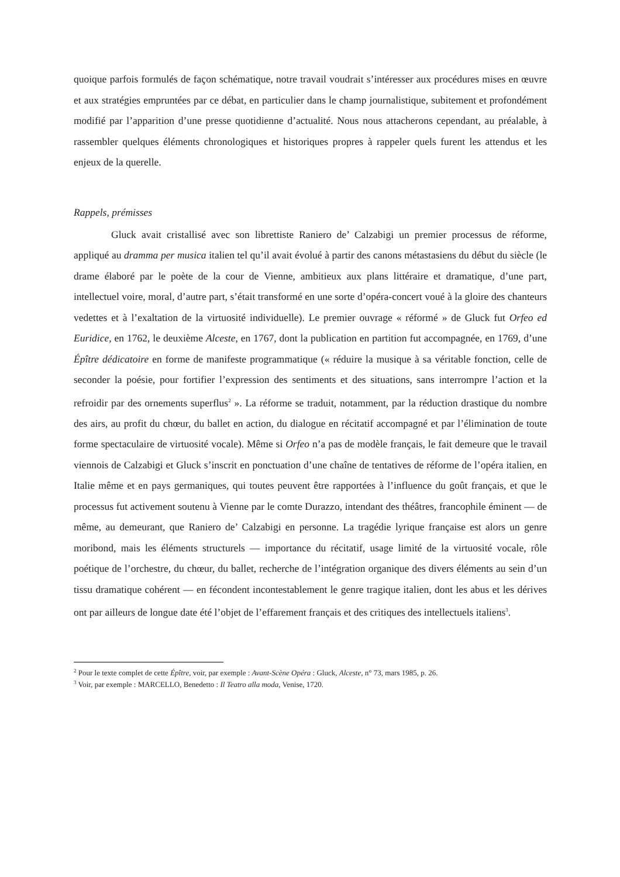quoique parfois formulés de façon schématique, notre travail voudrait s’intéresser aux procédures mises en œuvre et aux stratégies empruntées par ce débat, en particulier dans le champ journalistique, subitement et profondément modifié par l’apparition d’une presse quotidienne d’actualité. Nous nous attacherons cependant, au préalable, à rassembler quelques éléments chronologiques et historiques propres à rappeler quels furent les attendus et les enjeux de la querelle.
Rappels, prémisses
Gluck avait cristallisé avec son librettiste Raniero de’ Calzabigi un premier processus de réforme, appliqué au dramma per musica italien tel qu’il avait évolué à partir des canons métastasiens du début du siècle (le drame élaboré par le poète de la cour de Vienne, ambitieux aux plans littéraire et dramatique, d’une part, intellectuel voire, moral, d’autre part, s’était transformé en une sorte d’opéra-concert voué à la gloire des chanteurs vedettes et à l’exaltation de la virtuosité individuelle). Le premier ouvrage « réformé » de Gluck fut Orfeo ed Euridice, en 1762, le deuxième Alceste, en 1767, dont la publication en partition fut accompagnée, en 1769, d’une Épître dédicatoire en forme de manifeste programmatique (« réduire la musique à sa véritable fonction, celle de seconder la poésie, pour fortifier l’expression des sentiments et des situations, sans interrompre l’action et la refroidir par des ornements superflus<sup>2</sup> ». La réforme se traduit, notamment, par la réduction drastique du nombre des airs, au profit du chœur, du ballet en action, du dialogue en récitatif accompagné et par l’élimination de toute forme spectaculaire de virtuosité vocale). Même si Orfeo n’a pas de modèle français, le fait demeure que le travail viennois de Calzabigi et Gluck s’inscrit en ponctuation d’une chaîne de tentatives de réforme de l’opéra italien, en Italie même et en pays germaniques, qui toutes peuvent être rapportées à l’influence du goût français, et que le processus fut activement soutenu à Vienne par le comte Durazzo, intendant des théâtres, francophile éminent — de même, au demeurant, que Raniero de’ Calzabigi en personne. La tragédie lyrique française est alors un genre moribond, mais les éléments structurels — importance du récitatif, usage limité de la virtuosité vocale, rôle poétique de l’orchestre, du chœur, du ballet, recherche de l’intégration organique des divers éléments au sein d’un tissu dramatique cohérent — en fécondent incontestablement le genre tragique italien, dont les abus et les dérives ont par ailleurs de longue date été l’objet de l’effarement français et des critiques des intellectuels italiens<sup>3</sup>.
<sup>2</sup> Pour le texte complet de cette Épître, voir, par exemple : Avant-Scène Opéra : Gluck, Alceste, n° 73, mars 1985, p. 26.
<sup>3</sup> Voir, par exemple : MARCELLO, Benedetto : Il Teatro alla moda, Venise, 1720.